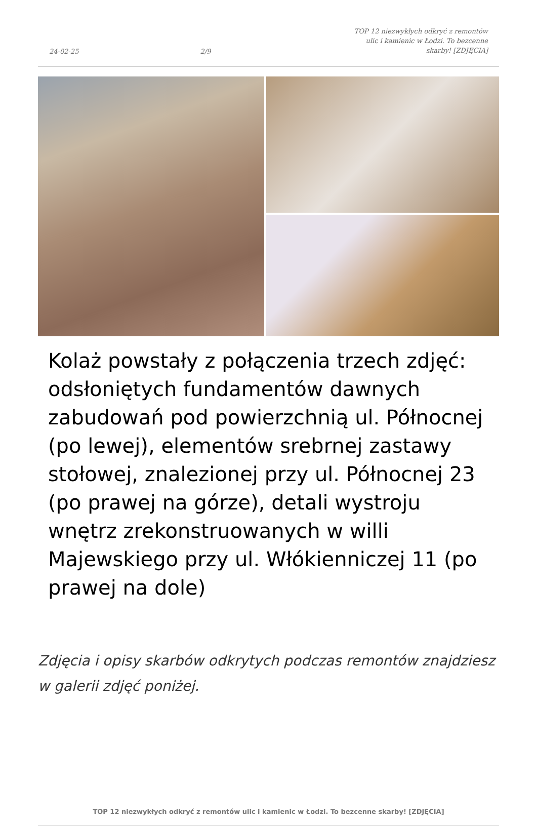24-02-25
2/9
TOP 12 niezwykłych odkryć z remontów ulic i kamienic w Łodzi. To bezcenne skarby! [ZDJĘCIA]
Kolaż powstały z połączenia trzech zdjęć: odsłoniętych fundamentów dawnych zabudowań pod powierzchnią ul. Północnej (po lewej), elementów srebrnej zastawy stołowej, znalezionej przy ul. Północnej 23 (po prawej na górze), detali wystroju wnętrz zrekonstruowanych w willi Majewskiego przy ul. Włókienniczej 11 (po prawej na dole)
Zdjęcia i opisy skarbów odkrytych podczas remontów znajdziesz w galerii zdjęć poniżej.
TOP 12 niezwykłych odkryć z remontów ulic i kamienic w Łodzi. To bezcenne skarby! [ZDJĘCIA]